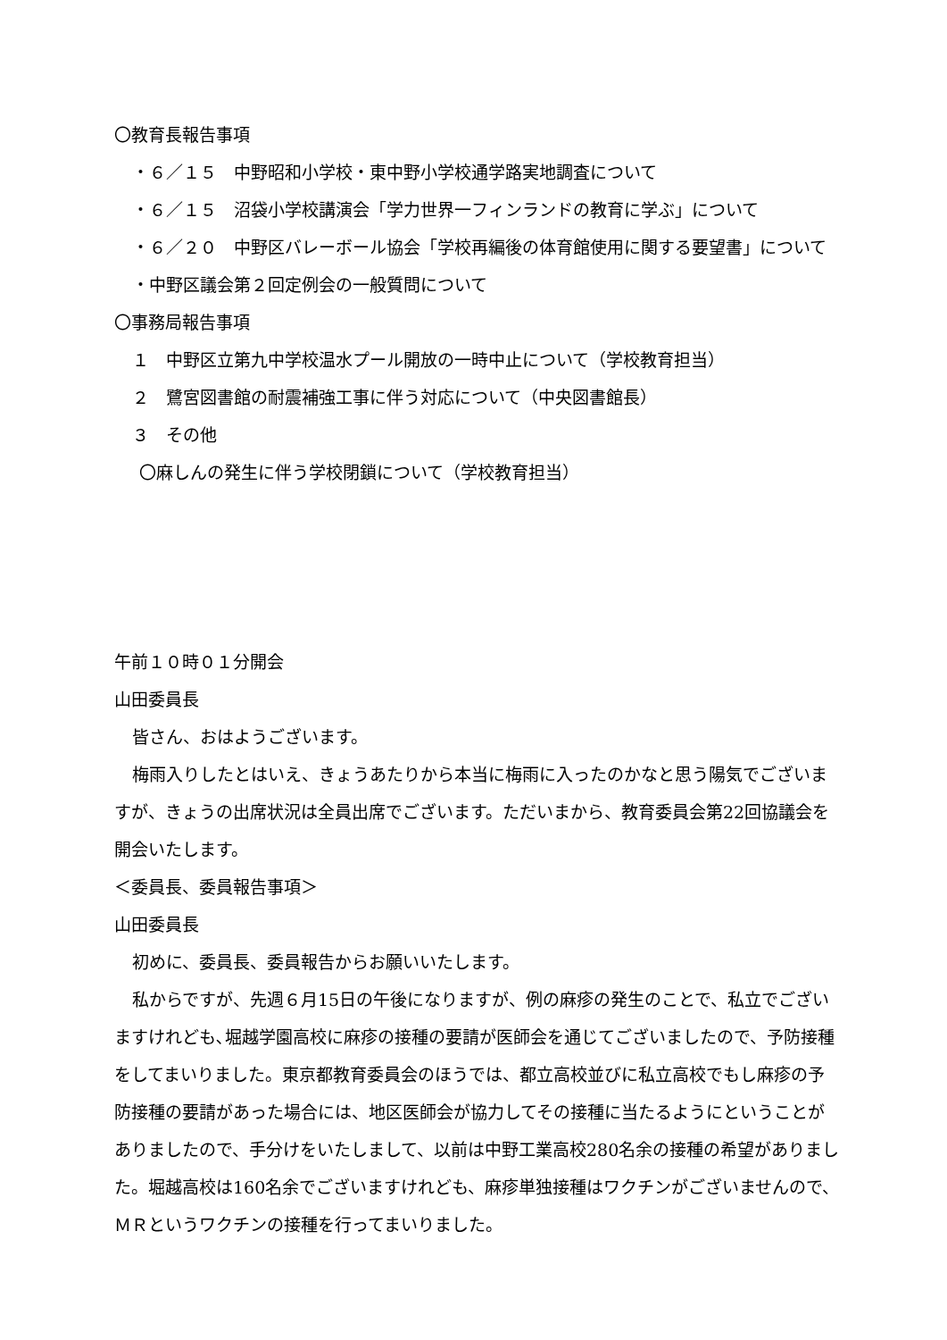〇教育長報告事項
・６／１５　中野昭和小学校・東中野小学校通学路実地調査について
・６／１５　沼袋小学校講演会「学力世界一フィンランドの教育に学ぶ」について
・６／２０　中野区バレーボール協会「学校再編後の体育館使用に関する要望書」について
・中野区議会第２回定例会の一般質問について
〇事務局報告事項
１　中野区立第九中学校温水プール開放の一時中止について（学校教育担当）
２　鷺宮図書館の耐震補強工事に伴う対応について（中央図書館長）
３　その他
〇麻しんの発生に伴う学校閉鎖について（学校教育担当）
午前１０時０１分開会
山田委員長
皆さん、おはようございます。
梅雨入りしたとはいえ、きょうあたりから本当に梅雨に入ったのかなと思う陽気でございますが、きょうの出席状況は全員出席でございます。ただいまから、教育委員会第22回協議会を開会いたします。
＜委員長、委員報告事項＞
山田委員長
初めに、委員長、委員報告からお願いいたします。
私からですが、先週６月15日の午後になりますが、例の麻疹の発生のことで、私立でございますけれども､堀越学園高校に麻疹の接種の要請が医師会を通じてございましたので、予防接種をしてまいりました。東京都教育委員会のほうでは、都立高校並びに私立高校でもし麻疹の予防接種の要請があった場合には、地区医師会が協力してその接種に当たるようにということがありましたので、手分けをいたしまして、以前は中野工業高校280名余の接種の希望がありました。堀越高校は160名余でございますけれども、麻疹単独接種はワクチンがございませんので、ＭＲというワクチンの接種を行ってまいりました。